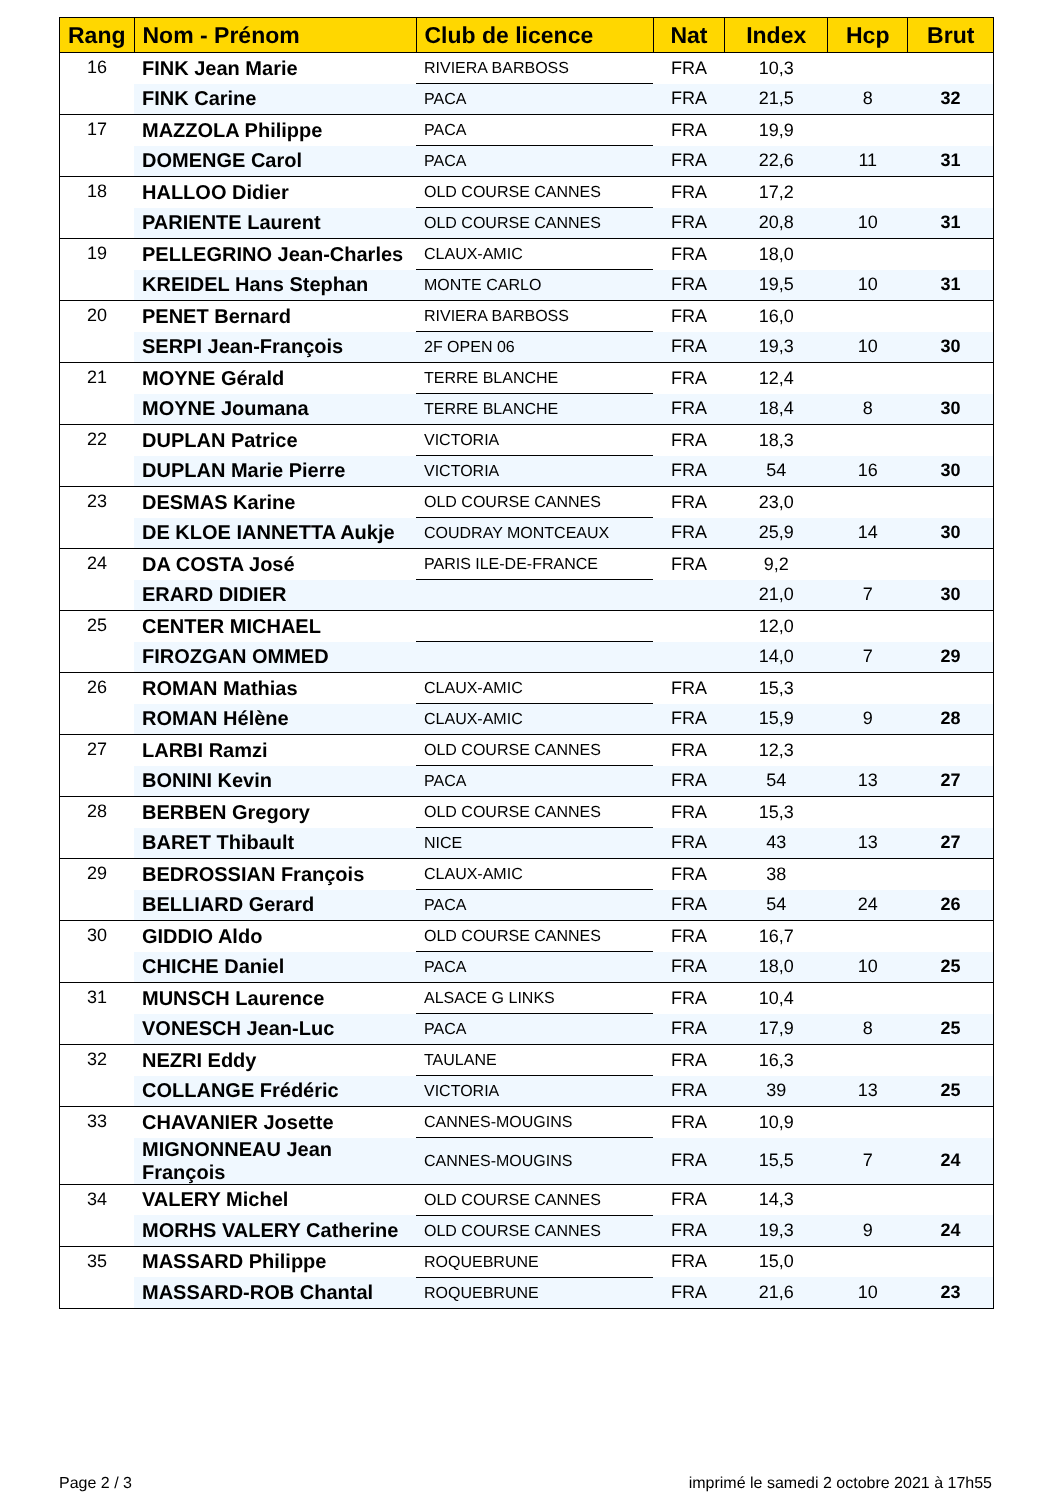| Rang | Nom - Prénom | Club de licence | Nat | Index | Hcp | Brut |
| --- | --- | --- | --- | --- | --- | --- |
| 16 | FINK Jean Marie | RIVIERA BARBOSS | FRA | 10,3 | | |
| | FINK Carine | PACA | FRA | 21,5 | 8 | 32 |
| 17 | MAZZOLA Philippe | PACA | FRA | 19,9 | | |
| | DOMENGE Carol | PACA | FRA | 22,6 | 11 | 31 |
| 18 | HALLOO Didier | OLD COURSE CANNES | FRA | 17,2 | | |
| | PARIENTE Laurent | OLD COURSE CANNES | FRA | 20,8 | 10 | 31 |
| 19 | PELLEGRINO Jean-Charles | CLAUX-AMIC | FRA | 18,0 | | |
| | KREIDEL Hans Stephan | MONTE CARLO | FRA | 19,5 | 10 | 31 |
| 20 | PENET Bernard | RIVIERA BARBOSS | FRA | 16,0 | | |
| | SERPI Jean-François | 2F OPEN 06 | FRA | 19,3 | 10 | 30 |
| 21 | MOYNE Gérald | TERRE BLANCHE | FRA | 12,4 | | |
| | MOYNE Joumana | TERRE BLANCHE | FRA | 18,4 | 8 | 30 |
| 22 | DUPLAN Patrice | VICTORIA | FRA | 18,3 | | |
| | DUPLAN Marie Pierre | VICTORIA | FRA | 54 | 16 | 30 |
| 23 | DESMAS Karine | OLD COURSE CANNES | FRA | 23,0 | | |
| | DE KLOE IANNETTA Aukje | COUDRAY MONTCEAUX | FRA | 25,9 | 14 | 30 |
| 24 | DA COSTA José | PARIS ILE-DE-FRANCE | FRA | 9,2 | | |
| | ERARD DIDIER | | | 21,0 | 7 | 30 |
| 25 | CENTER MICHAEL | | | 12,0 | | |
| | FIROZGAN OMMED | | | 14,0 | 7 | 29 |
| 26 | ROMAN Mathias | CLAUX-AMIC | FRA | 15,3 | | |
| | ROMAN Hélène | CLAUX-AMIC | FRA | 15,9 | 9 | 28 |
| 27 | LARBI Ramzi | OLD COURSE CANNES | FRA | 12,3 | | |
| | BONINI Kevin | PACA | FRA | 54 | 13 | 27 |
| 28 | BERBEN Gregory | OLD COURSE CANNES | FRA | 15,3 | | |
| | BARET Thibault | NICE | FRA | 43 | 13 | 27 |
| 29 | BEDROSSIAN François | CLAUX-AMIC | FRA | 38 | | |
| | BELLIARD Gerard | PACA | FRA | 54 | 24 | 26 |
| 30 | GIDDIO Aldo | OLD COURSE CANNES | FRA | 16,7 | | |
| | CHICHE Daniel | PACA | FRA | 18,0 | 10 | 25 |
| 31 | MUNSCH Laurence | ALSACE G LINKS | FRA | 10,4 | | |
| | VONESCH Jean-Luc | PACA | FRA | 17,9 | 8 | 25 |
| 32 | NEZRI Eddy | TAULANE | FRA | 16,3 | | |
| | COLLANGE Frédéric | VICTORIA | FRA | 39 | 13 | 25 |
| 33 | CHAVANIER Josette | CANNES-MOUGINS | FRA | 10,9 | | |
| | MIGNONNEAU Jean François | CANNES-MOUGINS | FRA | 15,5 | 7 | 24 |
| 34 | VALERY Michel | OLD COURSE CANNES | FRA | 14,3 | | |
| | MORHS VALERY Catherine | OLD COURSE CANNES | FRA | 19,3 | 9 | 24 |
| 35 | MASSARD Philippe | ROQUEBRUNE | FRA | 15,0 | | |
| | MASSARD-ROB Chantal | ROQUEBRUNE | FRA | 21,6 | 10 | 23 |
Page 2 / 3
imprimé le samedi 2 octobre 2021 à 17h55